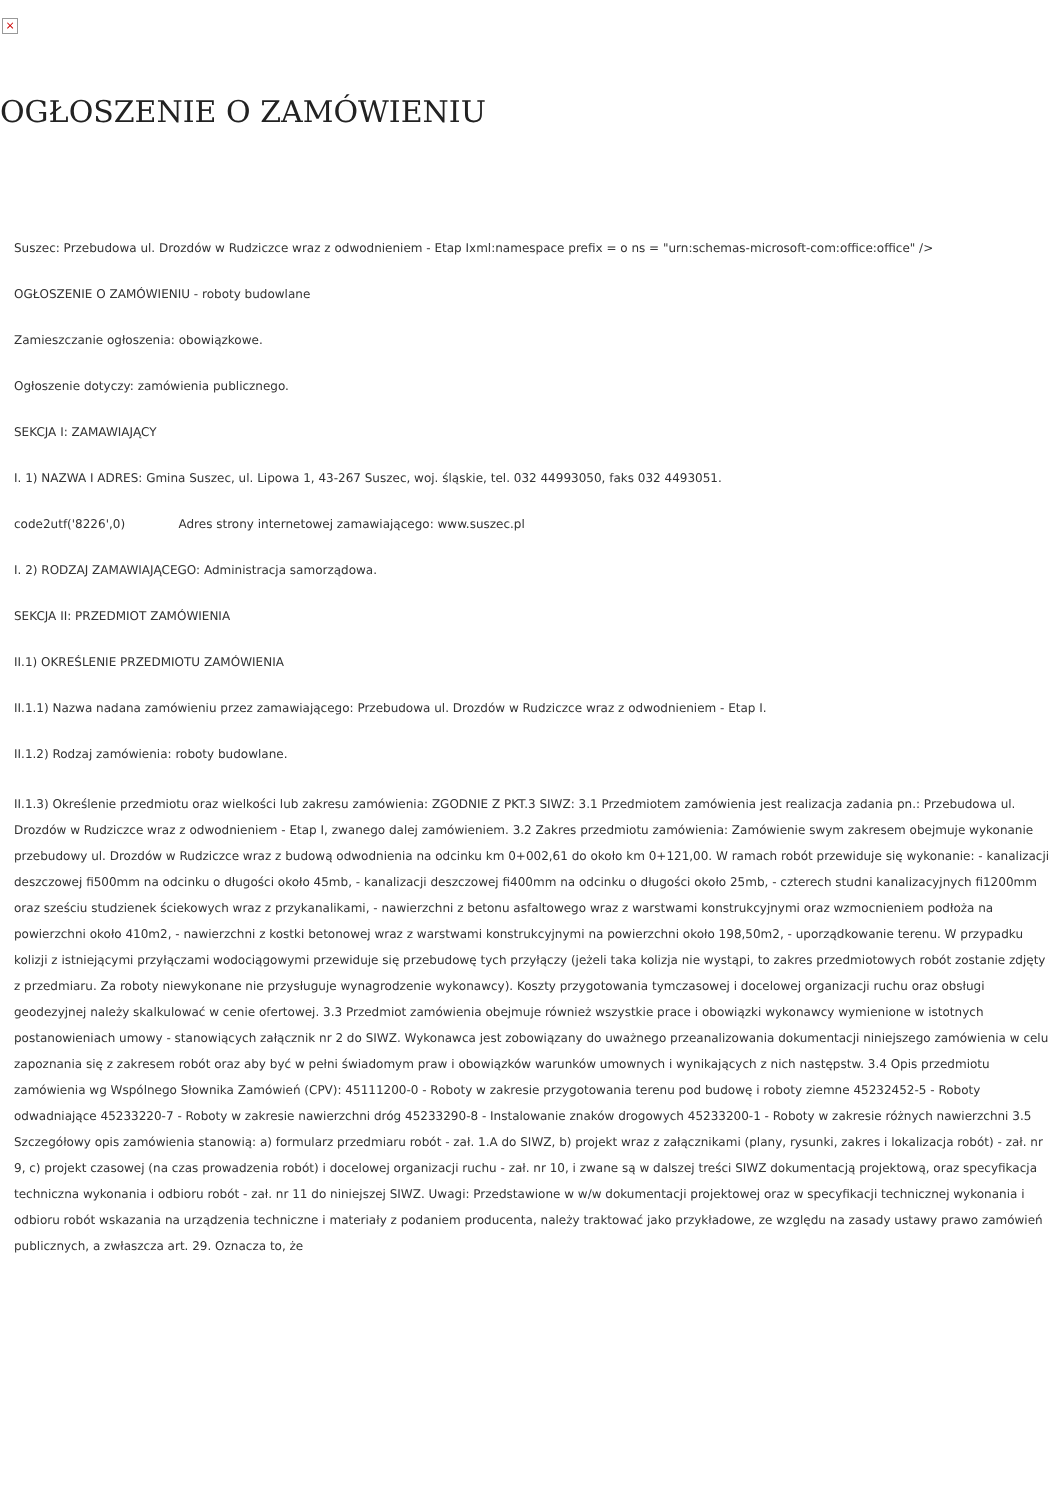×
OGŁOSZENIE O ZAMÓWIENIU
Suszec: Przebudowa ul. Drozdów w Rudziczce wraz z odwodnieniem - Etap Ixml:namespace prefix = o ns = "urn:schemas-microsoft-com:office:office" />
OGŁOSZENIE O ZAMÓWIENIU - roboty budowlane
Zamieszczanie ogłoszenia: obowiązkowe.
Ogłoszenie dotyczy: zamówienia publicznego.
SEKCJA I: ZAMAWIAJĄCY
I. 1) NAZWA I ADRES: Gmina Suszec, ul. Lipowa 1, 43-267 Suszec, woj. śląskie, tel. 032 44993050, faks 032 4493051.
code2utf('8226',0) Adres strony internetowej zamawiającego: www.suszec.pl
I. 2) RODZAJ ZAMAWIAJĄCEGO: Administracja samorządowa.
SEKCJA II: PRZEDMIOT ZAMÓWIENIA
II.1) OKREŚLENIE PRZEDMIOTU ZAMÓWIENIA
II.1.1) Nazwa nadana zamówieniu przez zamawiającego: Przebudowa ul. Drozdów w Rudziczce wraz z odwodnieniem - Etap I.
II.1.2) Rodzaj zamówienia: roboty budowlane.
II.1.3) Określenie przedmiotu oraz wielkości lub zakresu zamówienia: ZGODNIE Z PKT.3 SIWZ: 3.1 Przedmiotem zamówienia jest realizacja zadania pn.: Przebudowa ul. Drozdów w Rudziczce wraz z odwodnieniem - Etap I, zwanego dalej zamówieniem. 3.2 Zakres przedmiotu zamówienia: Zamówienie swym zakresem obejmuje wykonanie przebudowy ul. Drozdów w Rudziczce wraz z budową odwodnienia na odcinku km 0+002,61 do około km 0+121,00. W ramach robót przewiduje się wykonanie: - kanalizacji deszczowej fi500mm na odcinku o długości około 45mb, - kanalizacji deszczowej fi400mm na odcinku o długości około 25mb, - czterech studni kanalizacyjnych fi1200mm oraz sześciu studzienek ściekowych wraz z przykanalikami, - nawierzchni z betonu asfaltowego wraz z warstwami konstrukcyjnymi oraz wzmocnieniem podłoża na powierzchni około 410m2, - nawierzchni z kostki betonowej wraz z warstwami konstrukcyjnymi na powierzchni około 198,50m2, - uporządkowanie terenu. W przypadku kolizji z istniejącymi przyłączami wodociągowymi przewiduje się przebudowę tych przyłączy (jeżeli taka kolizja nie wystąpi, to zakres przedmiotowych robót zostanie zdjęty z przedmiaru. Za roboty niewykonane nie przysługuje wynagrodzenie wykonawcy). Koszty przygotowania tymczasowej i docelowej organizacji ruchu oraz obsługi geodezyjnej należy skalkulować w cenie ofertowej. 3.3 Przedmiot zamówienia obejmuje również wszystkie prace i obowiązki wykonawcy wymienione w istotnych postanowieniach umowy - stanowiących załącznik nr 2 do SIWZ. Wykonawca jest zobowiązany do uważnego przeanalizowania dokumentacji niniejszego zamówienia w celu zapoznania się z zakresem robót oraz aby być w pełni świadomym praw i obowiązków warunków umownych i wynikających z nich następstw. 3.4 Opis przedmiotu zamówienia wg Wspólnego Słownika Zamówień (CPV): 45111200-0 - Roboty w zakresie przygotowania terenu pod budowę i roboty ziemne 45232452-5 - Roboty odwadniające 45233220-7 - Roboty w zakresie nawierzchni dróg 45233290-8 - Instalowanie znaków drogowych 45233200-1 - Roboty w zakresie różnych nawierzchni 3.5 Szczegółowy opis zamówienia stanowią: a) formularz przedmiaru robót - zał. 1.A do SIWZ, b) projekt wraz z załącznikami (plany, rysunki, zakres i lokalizacja robót) - zał. nr 9, c) projekt czasowej (na czas prowadzenia robót) i docelowej organizacji ruchu - zał. nr 10, i zwane są w dalszej treści SIWZ dokumentacją projektową, oraz specyfikacja techniczna wykonania i odbioru robót - zał. nr 11 do niniejszej SIWZ. Uwagi: Przedstawione w w/w dokumentacji projektowej oraz w specyfikacji technicznej wykonania i odbioru robót wskazania na urządzenia techniczne i materiały z podaniem producenta, należy traktować jako przykładowe, ze względu na zasady ustawy prawo zamówień publicznych, a zwłaszcza art. 29. Oznacza to, że